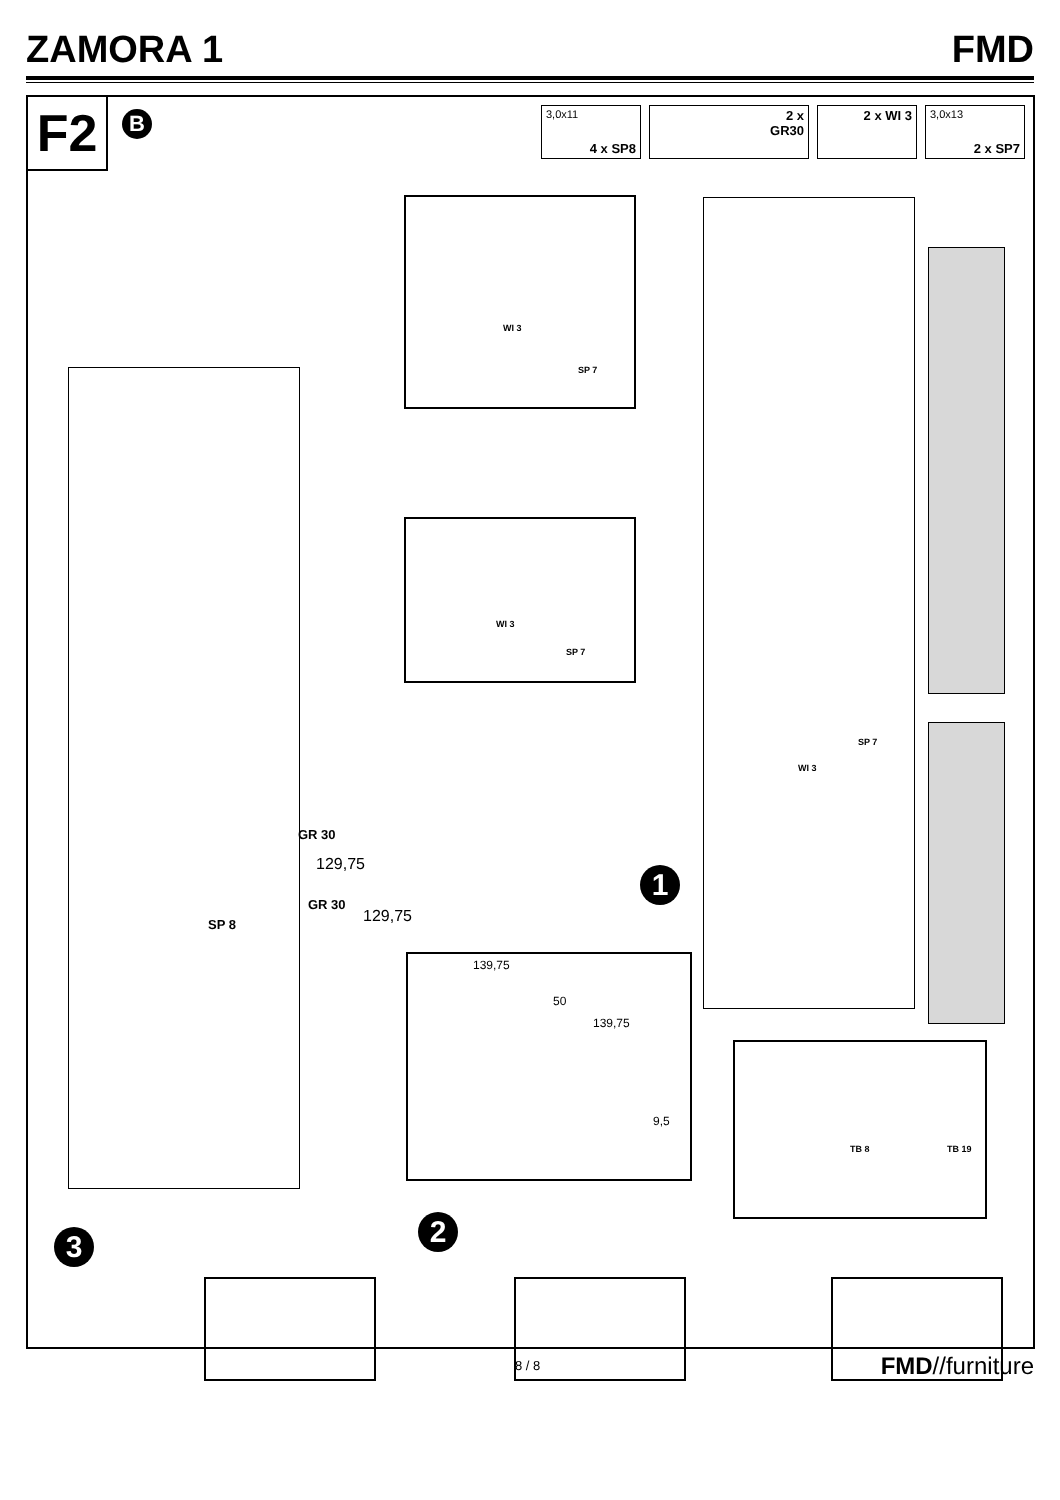ZAMORA 1 FMD
F2 B
3,0x11
4 x SP8
2 x
GR30
2 x WI 3
3,0x13
2 x SP7
WI 3
SP 7
WI 3
SP 7
139,75
50
139,75
9,5
TB 8 TB 19
GR 30
GR 30
SP 8
129,75
129,75
SP 7
WI 3
1
2
3
8 / 8 FMD//furniture